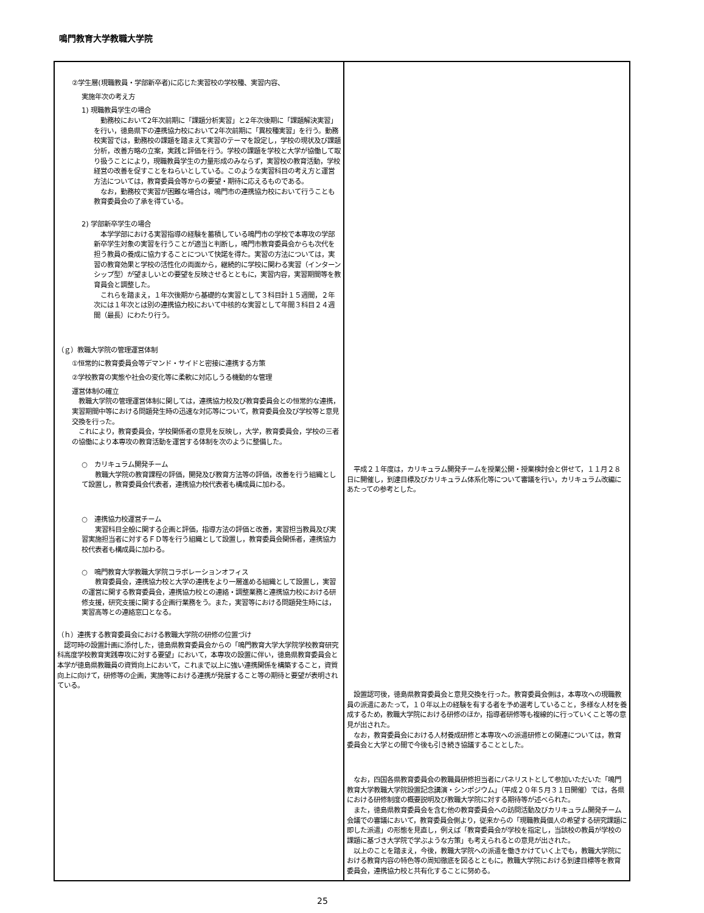鳴門教育大学教職大学院
| ②学生層(現職教員・学部新卒者)に応じた実習校の学校種、実習内容、 実施年次の考え方 1) 現職教員学生の場合 勤務校において2年次前期に「課題分析実習」と2年次後期に「課題解決実習」を行い，徳島県下の連携協力校において2年次前期に「異校種実習」を行う。勤務校実習では，勤務校の課題を踏まえて実習のテーマを設定し，学校の現状及び課題分析，改善方略の立案，実践と評価を行う。学校の課題を学校と大学が協働して取り扱うことにより，現職教員学生の力量形成のみならず，実習校の教育活動，学校経営の改善を促すことをねらいとしている。このような実習科目の考え方と運営方法については，教育委員会等からの要望・期待に応えるものである。 なお，勤務校で実習が困難な場合は，鳴門市の連携協力校において行うことも教育委員会の了承を得ている。 2) 学部新卒学生の場合 本学学部における実習指導の経験を蓄積している鳴門市の学校で本専攻の学部新卒学生対象の実習を行うことが適当と判断し，鳴門市教育委員会からも次代を担う教員の養成に協力することについて快諾を得た。実習の方法については，実習の教育効果と学校の活性化の両面から，継続的に学校に関わる実習（インターンシップ型）が望ましいとの要望を反映させるとともに，実習内容，実習期間等を教育員会と調整した。 これらを踏まえ，１年次後期から基礎的な実習として３科目計１５週間，２年次には１年次とは別の連携協力校において中核的な実習として年間３科目２４週間（最長）にわたり行う。 （ｇ）教職大学院の管理運営体制 ①恒常的に教育委員会等デマンド・サイドと密接に連携する方策 ②学校教育の実態や社会の変化等に柔軟に対応しうる機動的な管理 運営体制の確立 教職大学院の管理運営体制に関しては，連携協力校及び教育委員会との恒常的な連携，実習期間中等における問題発生時の迅速な対応等について，教育委員会及び学校等と意見交換を行った。 これにより，教育委員会，学校関係者の意見を反映し，大学，教育委員会，学校の三者の協働により本専攻の教育活動を運営する体制を次のように整備した。 ○ カリキュラム開発チーム 教職大学院の教育課程の評価，開発及び教育方法等の評価，改善を行う組織として設置し，教育委員会代表者，連携協力校代表者も構成員に加わる。 ○ 連携協力校運営チーム 実習科目全般に関する企画と評価，指導方法の評価と改善，実習担当教員及び実習実施担当者に対するＦＤ等を行う組織として設置し，教育委員会関係者，連携協力校代表者も構成員に加わる。 ○ 鳴門教育大学教職大学院コラボレーションオフィス 教育委員会，連携協力校と大学の連携をより一層進める組織として設置し，実習の運営に関する教育委員会，連携協力校との連絡・調整業務と連携協力校における研修支援，研究支援に関する企画行業務をう。また，実習等における問題発生時には，実習高等との連絡窓口となる。 （ｈ）連携する教育委員会における教職大学院の研修の位置づけ 認可時の設置計画に添付した，徳島県教育委員会からの「鳴門教育大学大学院学校教育研究科高度学校教育実践専攻に対する要望」において，本専攻の設置に伴い，徳島県教育委員会と本学が徳島県教職員の資質向上において，これまで以上に強い連携関係を構築すること，資質向上に向けて，研修等の企画，実施等における連携が発展すること等の期待と要望が表明されている。 | 平成２１年度は，カリキュラム開発チームを授業公開・授業検討会と併せて，１１月２８日に開催し，到達目標及びカリキュラム体系化等について審議を行い，カリキュラム改編にあたっての参考とした。 設置認可後，徳島県教育委員会と意見交換を行った。教育委員会側は，本専攻への現職教員の派遣にあたって，１０年以上の経験を有する者を予め選考していること，多様な人材を養成するため，教職大学院における研修のほか，指導者研修等も複線的に行っていくこと等の意見が出された。 なお，教育委員会における人材養成研修と本専攻への派遣研修との関連については，教育委員会と大学との間で今後も引き続き協議することとした。 なお，四国各県教育委員会の教職員研修担当者にパネリストとして参加いただいた「鳴門教育大学教職大学院設置記念講演・シンポジウム」（平成２０年５月３１日開催）では，各県における研修制度の概要説明及び教職大学院に対する期待等が述べられた。 また，徳島県教育委員会を含む他の教育委員会への訪問活動及びカリキュラム開発チーム会議での審議において，教育委員会側より，従来からの「現職教員個人の希望する研究課題に即した派遣」の形態を見直し，例えば「教育委員会が学校を指定し，当該校の教員が学校の課題に基づき大学院で学ぶような方策」も考えられるとの意見が出された。 以上のことを踏まえ，今後，教職大学院への派遣を働きかけていく上でも，教職大学院における教育内容の特色等の周知徹底を図るとともに，教職大学院における到達目標等を教育委員会，連携協力校と共有化することに努める。 |
25